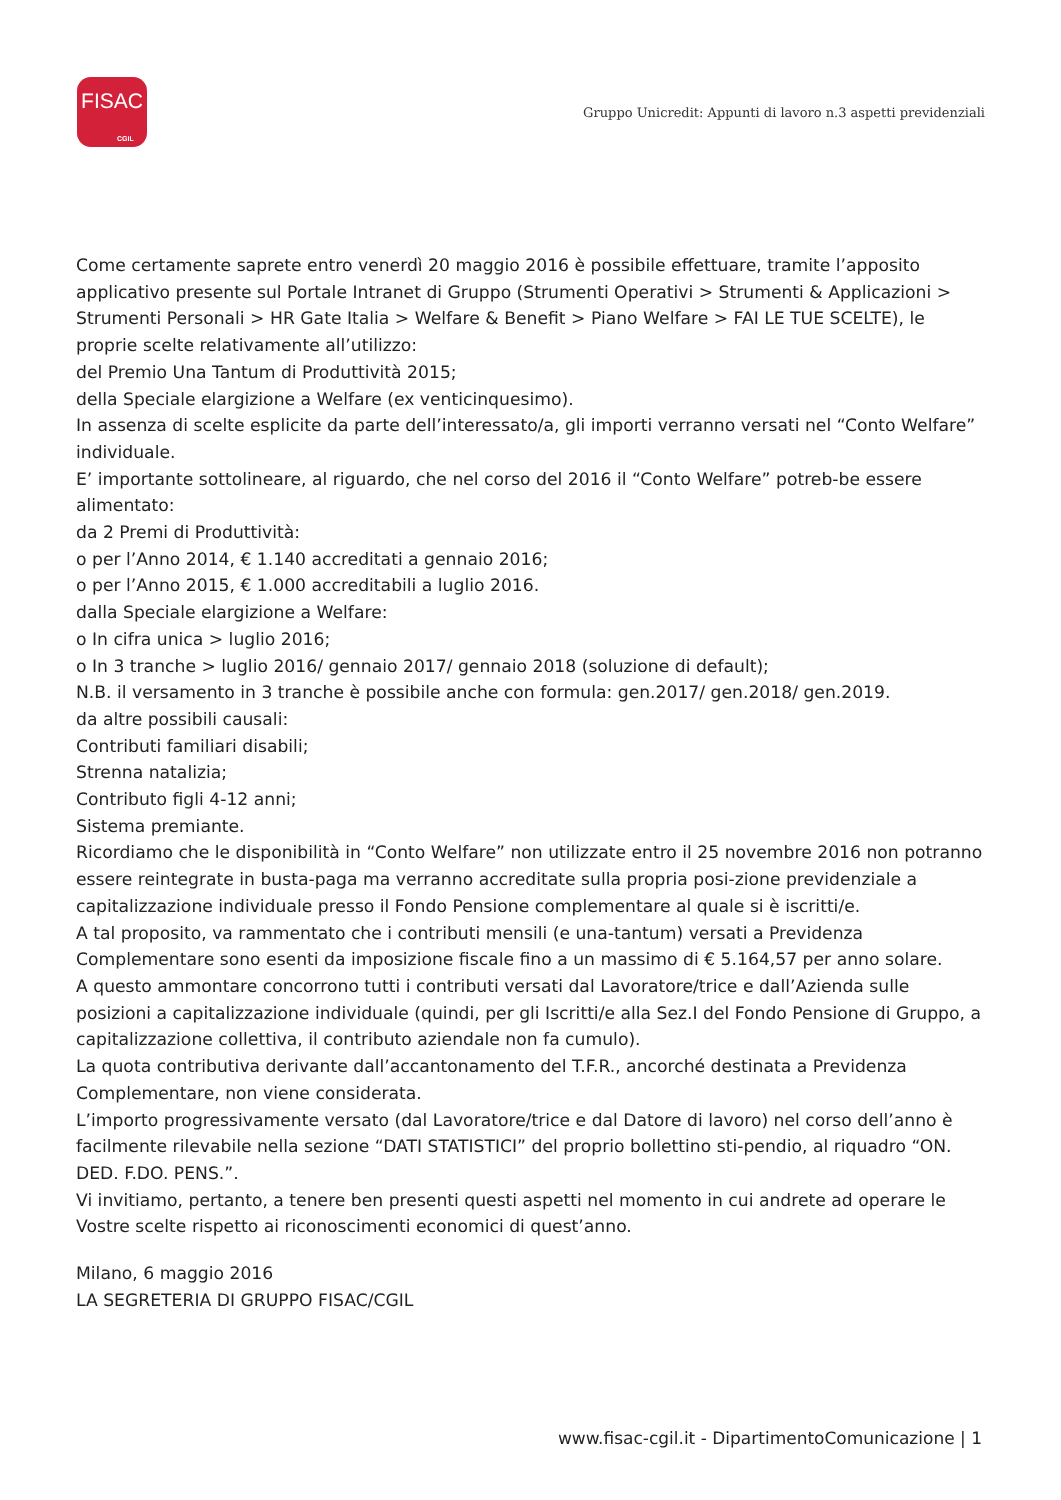FISAC
CGIL
Gruppo Unicredit: Appunti di lavoro n.3 aspetti previdenziali
Come certamente saprete entro venerdì 20 maggio 2016 è possibile effettuare, tramite l’apposito applicativo presente sul Portale Intranet di Gruppo (Strumenti Operativi > Strumenti & Applicazioni > Strumenti Personali > HR Gate Italia > Welfare & Benefit > Piano Welfare > FAI LE TUE SCELTE), le proprie scelte relativamente all’utilizzo:
del Premio Una Tantum di Produttività 2015;
della Speciale elargizione a Welfare (ex venticinquesimo).
In assenza di scelte esplicite da parte dell’interessato/a, gli importi verranno versati nel “Conto Welfare” individuale.
E’ importante sottolineare, al riguardo, che nel corso del 2016 il “Conto Welfare” potreb-be essere alimentato:
da 2 Premi di Produttività:
o per l’Anno 2014, € 1.140 accreditati a gennaio 2016;
o per l’Anno 2015, € 1.000 accreditabili a luglio 2016.
dalla Speciale elargizione a Welfare:
o In cifra unica > luglio 2016;
o In 3 tranche > luglio 2016/ gennaio 2017/ gennaio 2018 (soluzione di default);
N.B. il versamento in 3 tranche è possibile anche con formula: gen.2017/ gen.2018/ gen.2019.
da altre possibili causali:
Contributi familiari disabili;
Strenna natalizia;
Contributo figli 4-12 anni;
Sistema premiante.
Ricordiamo che le disponibilità in “Conto Welfare” non utilizzate entro il 25 novembre 2016 non potranno essere reintegrate in busta-paga ma verranno accreditate sulla propria posi-zione previdenziale a capitalizzazione individuale presso il Fondo Pensione complementare al quale si è iscritti/e.
A tal proposito, va rammentato che i contributi mensili (e una-tantum) versati a Previdenza Complementare sono esenti da imposizione fiscale fino a un massimo di € 5.164,57 per anno solare.
A questo ammontare concorrono tutti i contributi versati dal Lavoratore/trice e dall’Azienda sulle posizioni a capitalizzazione individuale (quindi, per gli Iscritti/e alla Sez.I del Fondo Pensione di Gruppo, a capitalizzazione collettiva, il contributo aziendale non fa cumulo).
La quota contributiva derivante dall’accantonamento del T.F.R., ancorché destinata a Previdenza Complementare, non viene considerata.
L’importo progressivamente versato (dal Lavoratore/trice e dal Datore di lavoro) nel corso dell’anno è facilmente rilevabile nella sezione “DATI STATISTICI” del proprio bollettino sti-pendio, al riquadro “ON. DED. F.DO. PENS.”.
Vi invitiamo, pertanto, a tenere ben presenti questi aspetti nel momento in cui andrete ad operare le Vostre scelte rispetto ai riconoscimenti economici di quest’anno.
Milano, 6 maggio 2016
LA SEGRETERIA DI GRUPPO FISAC/CGIL
www.fisac-cgil.it - DipartimentoComunicazione | 1